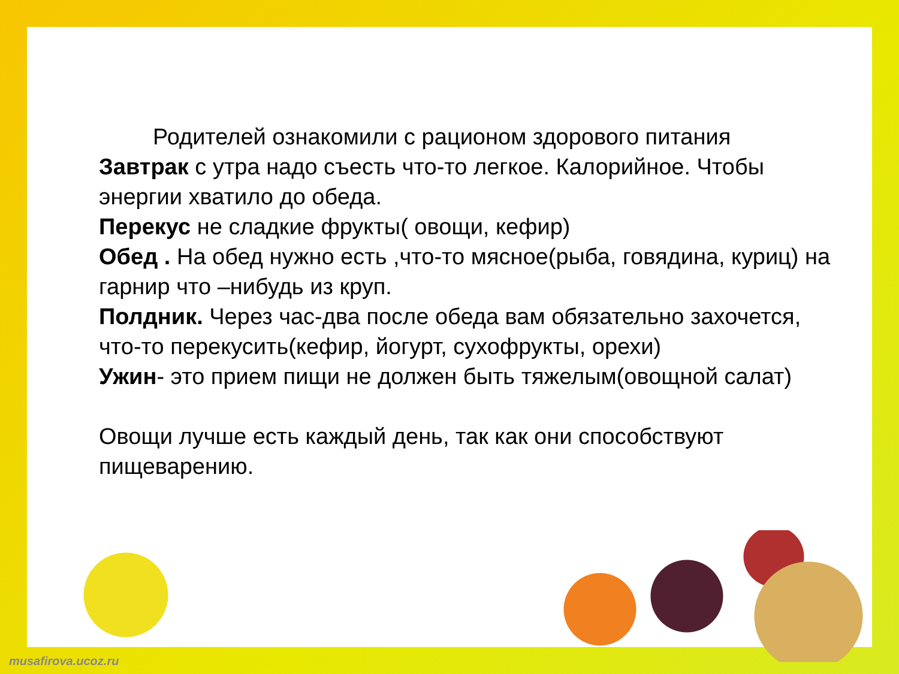Родителей ознакомили с рационом здорового питания
Завтрак с утра надо съесть что-то легкое. Калорийное. Чтобы энергии хватило до обеда.
Перекус не сладкие фрукты( овощи, кефир)
Обед . На обед нужно есть ,что-то мясное(рыба, говядина, куриц) на гарнир что –нибудь из круп.
Полдник. Через час-два после обеда вам обязательно захочется, что-то перекусить(кефир, йогурт, сухофрукты, орехи)
Ужин- это прием пищи не должен быть тяжелым(овощной салат)
Овощи лучше есть каждый день, так как они способствуют пищеварению.
musafirova.ucoz.ru